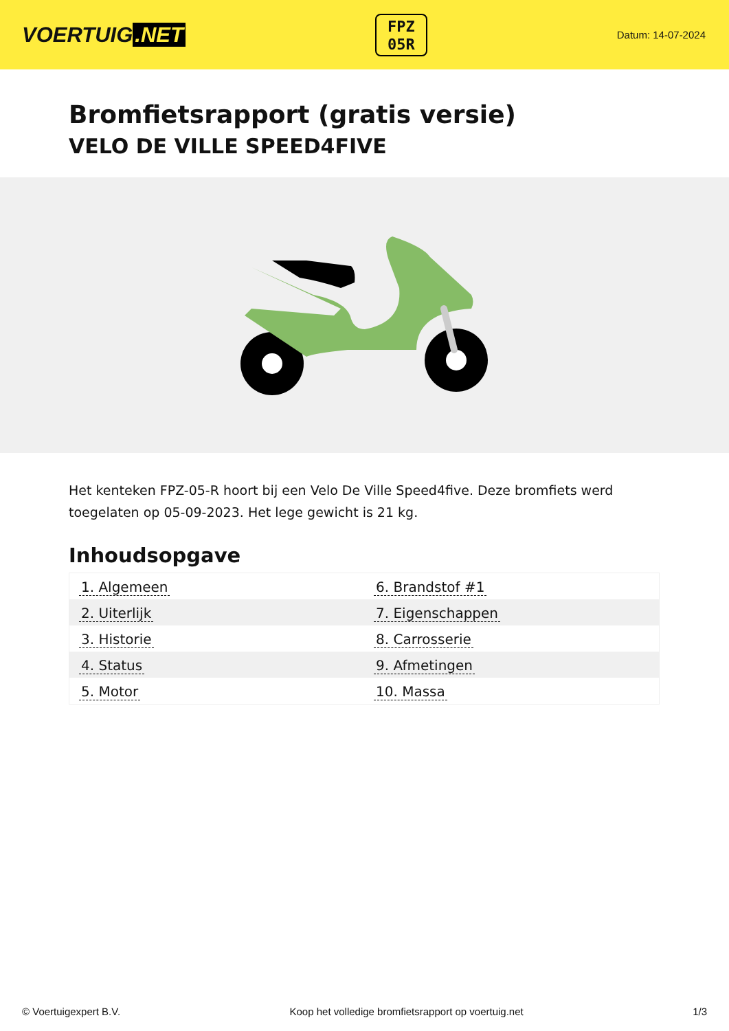VOERTUIG.NET
FPZ
05R
Datum: 14-07-2024
Bromfietsrapport (gratis versie)
VELO DE VILLE SPEED4FIVE
Het kenteken FPZ-05-R hoort bij een Velo De Ville Speed4five. Deze bromfiets werd toegelaten op 05-09-2023. Het lege gewicht is 21 kg.
Inhoudsopgave
| 1. Algemeen | 6. Brandstof #1 |
| 2. Uiterlijk | 7. Eigenschappen |
| 3. Historie | 8. Carrosserie |
| 4. Status | 9. Afmetingen |
| 5. Motor | 10. Massa |
© Voertuigexpert B.V. Koop het volledige bromfietsrapport op voertuig.net 1/3